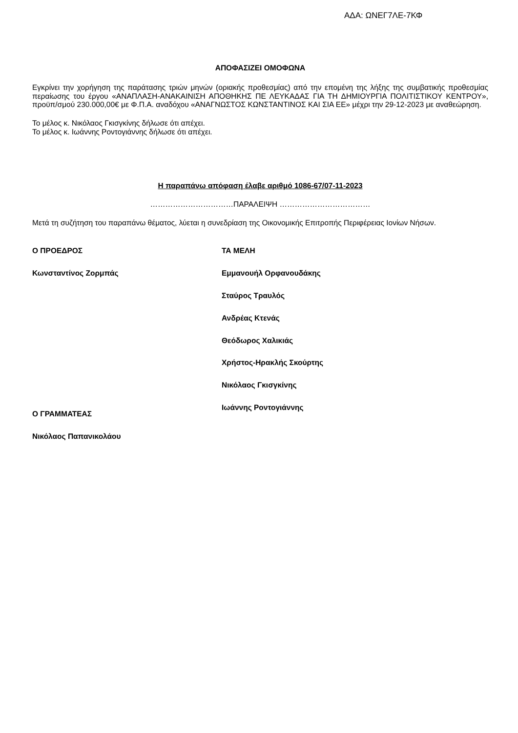ΑΔΑ: ΩΝΕΓ7ΛΕ-7ΚΦ
ΑΠΟΦΑΣΙΖΕΙ ΟΜΟΦΩΝΑ
Εγκρίνει την χορήγηση της παράτασης τριών μηνών (οριακής προθεσμίας) από την επομένη της λήξης της συμβατικής προθεσμίας περαίωσης του έργου «ΑΝΑΠΛΑΣΗ-ΑΝΑΚΑΙΝΙΣΗ ΑΠΟΘΗΚΗΣ ΠΕ ΛΕΥΚΑΔΑΣ ΓΙΑ ΤΗ ΔΗΜΙΟΥΡΓΙΑ ΠΟΛΙΤΙΣΤΙΚΟΥ ΚΕΝΤΡΟΥ», προϋπ/σμού 230.000,00€ με Φ.Π.Α. αναδόχου «ΑΝΑΓΝΩΣΤΟΣ ΚΩΝΣΤΑΝΤΙΝΟΣ ΚΑΙ ΣΙΑ ΕΕ» μέχρι την 29-12-2023 με αναθεώρηση.
Το μέλος κ. Νικόλαος Γκισγκίνης δήλωσε ότι απέχει.
Το μέλος κ. Ιωάννης Ροντογιάννης δήλωσε ότι απέχει.
Η παραπάνω απόφαση έλαβε αριθμό 1086-67/07-11-2023
……………………………ΠΑΡΑΛΕΙΨΗ ………………………………
Μετά τη συζήτηση του παραπάνω θέματος, λύεται η συνεδρίαση της Οικονομικής Επιτροπής Περιφέρειας Ιονίων Νήσων.
Ο ΠΡΟΕΔΡΟΣ
Κωνσταντίνος Ζορμπάς
Ο ΓΡΑΜΜΑΤΕΑΣ
Νικόλαος Παπανικολάου
ΤΑ ΜΕΛΗ
Εμμανουήλ Ορφανουδάκης
Σταύρος Τραυλός
Ανδρέας Κτενάς
Θεόδωρος Χαλικιάς
Χρήστος-Ηρακλής Σκούρτης
Νικόλαος Γκισγκίνης
Ιωάννης Ροντογιάννης